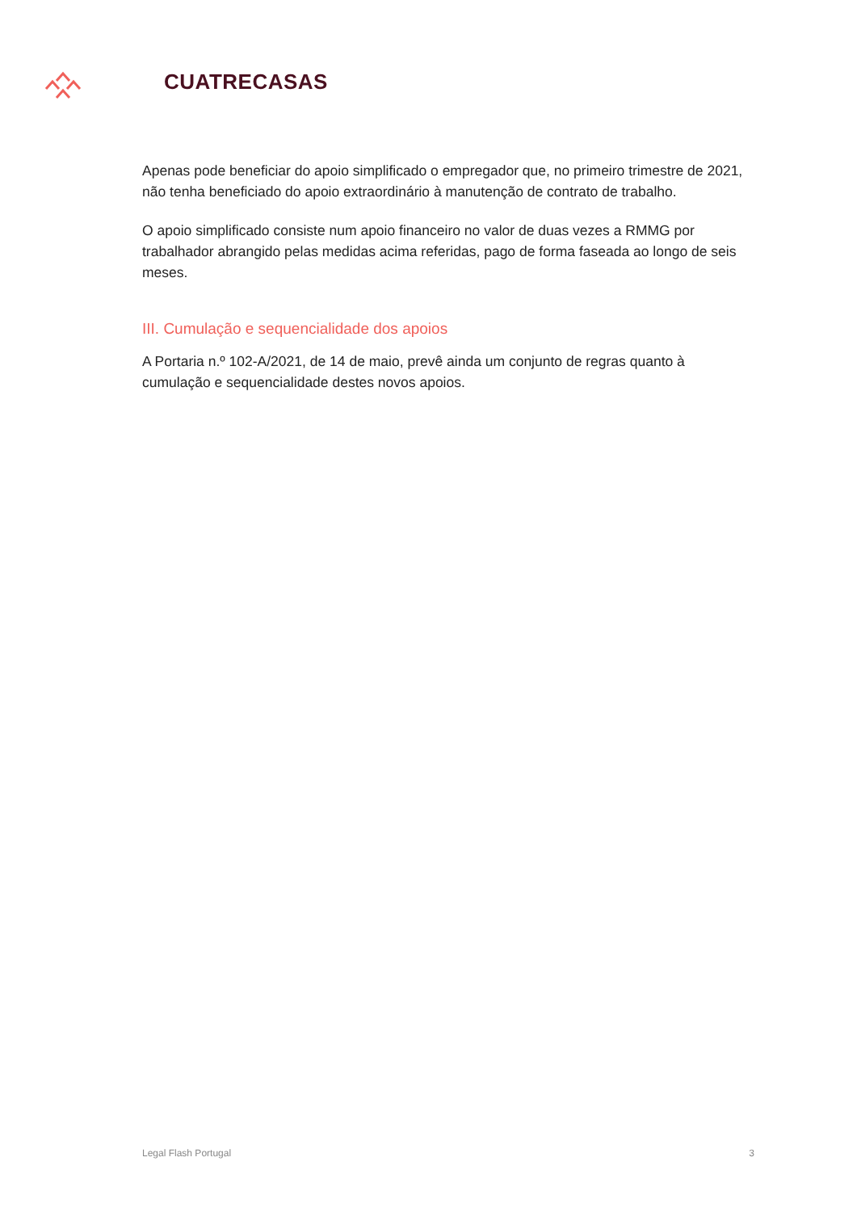CUATRECASAS
Apenas pode beneficiar do apoio simplificado o empregador que, no primeiro trimestre de 2021, não tenha beneficiado do apoio extraordinário à manutenção de contrato de trabalho.
O apoio simplificado consiste num apoio financeiro no valor de duas vezes a RMMG por trabalhador abrangido pelas medidas acima referidas, pago de forma faseada ao longo de seis meses.
III. Cumulação e sequencialidade dos apoios
A Portaria n.º 102-A/2021, de 14 de maio, prevê ainda um conjunto de regras quanto à cumulação e sequencialidade destes novos apoios.
Legal Flash Portugal 3